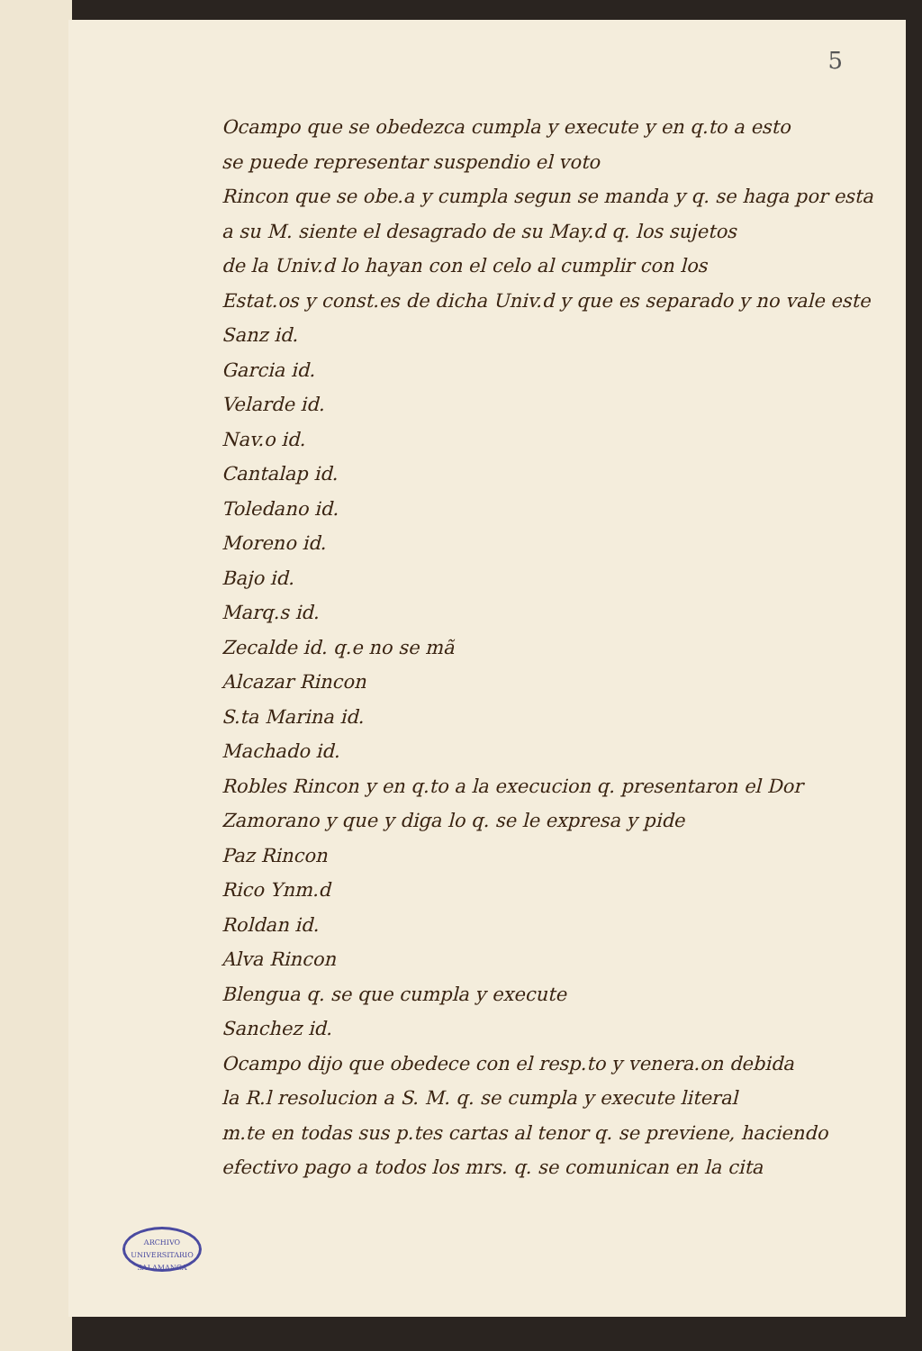5
Ocampo que se obedezca cumpla y execute y en q.to a esto
se puede representar suspendio el voto
Rincon que se obe.a y cumpla segun se manda y q. se haga por esta
a su M. siente el desagrado de su May.d q. los sujetos
de la Univ.d lo hayan con el celo al cumplir con los
Estat.os y const.es de dicha Univ.d y que es separado y no vale este
Sanz id.
Garcia id.
Velarde id.
Nav.o id.
Cantalap id.
Toledano id.
Moreno id.
Bajo id.
Marq.s id.
Zecalde id. q.e no se mã
Alcazar Rincon
S.ta Marina id.
Machado id.
Robles Rincon y en q.to a la execucion q. presentaron el Dor
Zamorano y que y diga lo q. se le expresa y pide
Paz Rincon
Rico Ynm.d
Roldan id.
Alva Rincon
Blengua q. se que cumpla y execute
Sanchez id.
Ocampo dijo que obedece con el resp.to y venera.on debida
la R.l resolucion a S. M. q. se cumpla y execute literal
m.te en todas sus p.tes cartas al tenor q. se previene, haciendo
efectivo pago a todos los mrs. q. se comunican en la cita
ARCHIVO UNIVERSITARIO
SALAMANCA